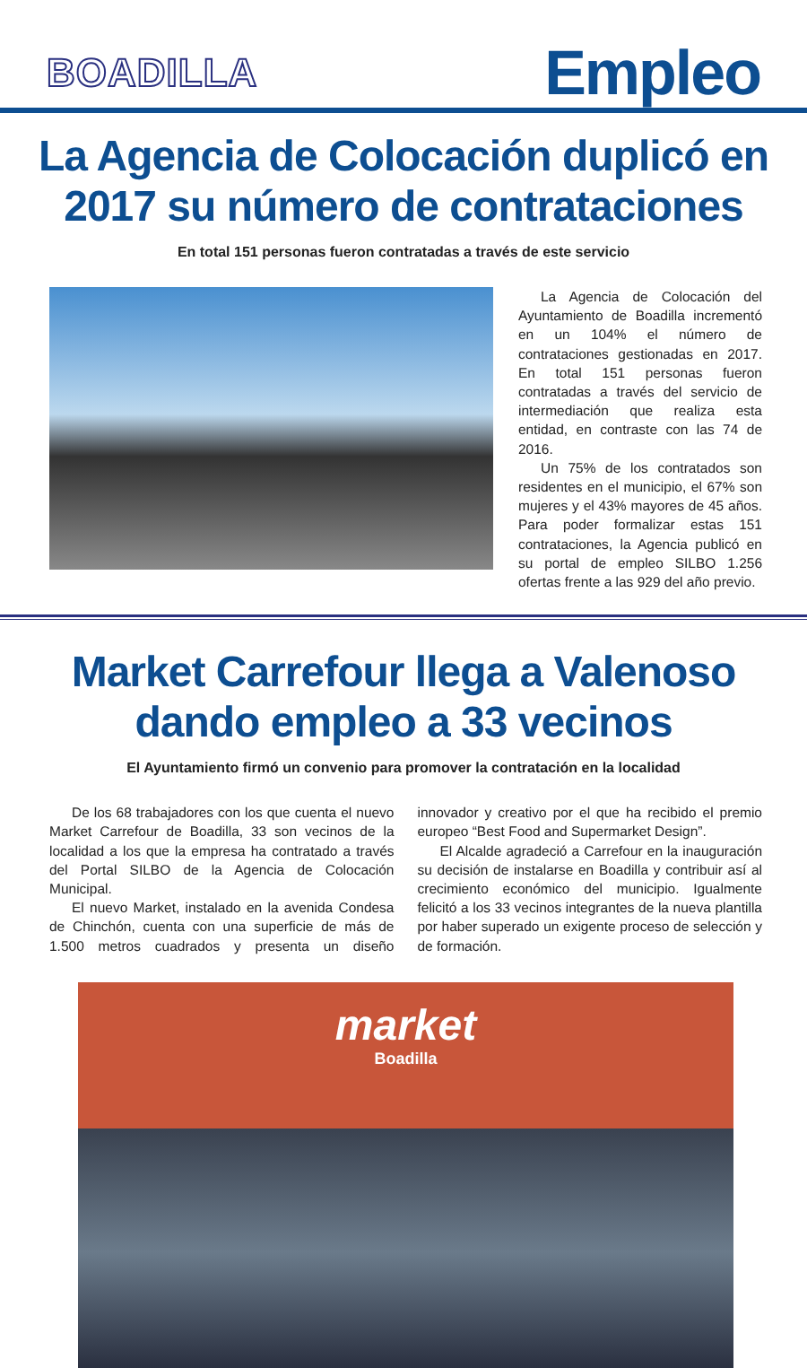BOADILLA
Empleo
La Agencia de Colocación duplicó en 2017 su número de contrataciones
En total 151 personas fueron contratadas a través de este servicio
La Agencia de Colocación del Ayuntamiento de Boadilla incrementó en un 104% el número de contrataciones gestionadas en 2017. En total 151 personas fueron contratadas a través del servicio de intermediación que realiza esta entidad, en contraste con las 74 de 2016.
Un 75% de los contratados son residentes en el municipio, el 67% son mujeres y el 43% mayores de 45 años. Para poder formalizar estas 151 contrataciones, la Agencia publicó en su portal de empleo SILBO 1.256 ofertas frente a las 929 del año previo.
Market Carrefour llega a Valenoso dando empleo a 33 vecinos
El Ayuntamiento firmó un convenio para promover la contratación en la localidad
De los 68 trabajadores con los que cuenta el nuevo Market Carrefour de Boadilla, 33 son vecinos de la localidad a los que la empresa ha contratado a través del Portal SILBO de la Agencia de Colocación Municipal.
El nuevo Market, instalado en la avenida Condesa de Chinchón, cuenta con una superficie de más de 1.500 metros cuadrados y presenta un diseño innovador y creativo por el que ha recibido el premio europeo “Best Food and Supermarket Design”.
El Alcalde agradeció a Carrefour en la inauguración su decisión de instalarse en Boadilla y contribuir así al crecimiento económico del municipio. Igualmente felicitó a los 33 vecinos integrantes de la nueva plantilla por haber superado un exigente proceso de selección y de formación.
market
Boadilla